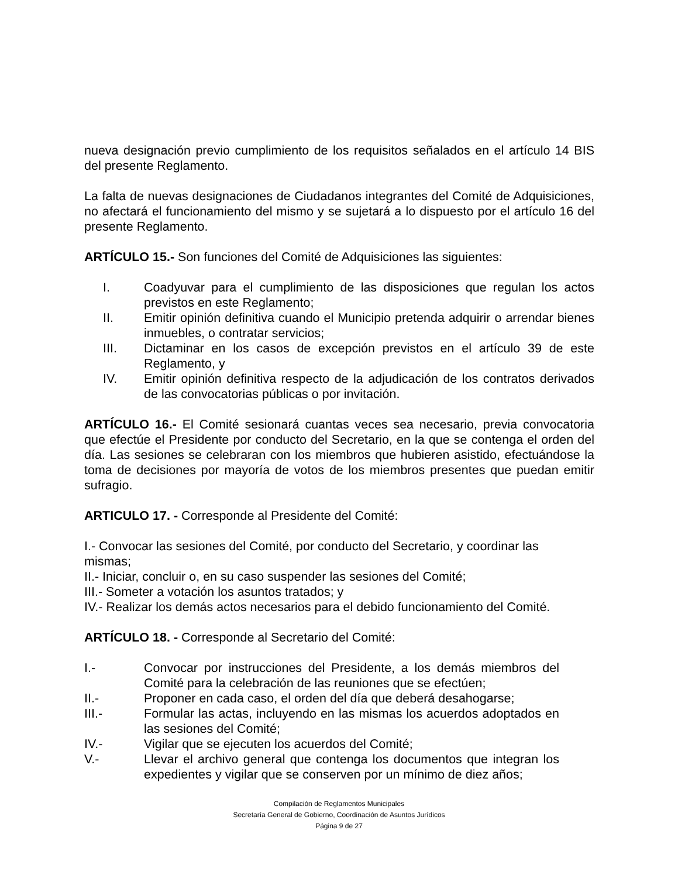nueva designación previo cumplimiento de los requisitos señalados en el artículo 14 BIS del presente Reglamento.
La falta de nuevas designaciones de Ciudadanos integrantes del Comité de Adquisiciones, no afectará el funcionamiento del mismo y se sujetará a lo dispuesto por el artículo 16 del presente Reglamento.
ARTÍCULO 15.- Son funciones del Comité de Adquisiciones las siguientes:
I. Coadyuvar para el cumplimiento de las disposiciones que regulan los actos previstos en este Reglamento;
II. Emitir opinión definitiva cuando el Municipio pretenda adquirir o arrendar bienes inmuebles, o contratar servicios;
III. Dictaminar en los casos de excepción previstos en el artículo 39 de este Reglamento, y
IV. Emitir opinión definitiva respecto de la adjudicación de los contratos derivados de las convocatorias públicas o por invitación.
ARTÍCULO 16.- El Comité sesionará cuantas veces sea necesario, previa convocatoria que efectúe el Presidente por conducto del Secretario, en la que se contenga el orden del día. Las sesiones se celebraran con los miembros que hubieren asistido, efectuándose la toma de decisiones por mayoría de votos de los miembros presentes que puedan emitir sufragio.
ARTICULO 17. - Corresponde al Presidente del Comité:
I.- Convocar las sesiones del Comité, por conducto del Secretario, y coordinar las mismas;
II.- Iniciar, concluir o, en su caso suspender las sesiones del Comité;
III.- Someter a votación los asuntos tratados; y
IV.- Realizar los demás actos necesarios para el debido funcionamiento del Comité.
ARTÍCULO 18. - Corresponde al Secretario del Comité:
I.- Convocar por instrucciones del Presidente, a los demás miembros del Comité para la celebración de las reuniones que se efectúen;
II.- Proponer en cada caso, el orden del día que deberá desahogarse;
III.- Formular las actas, incluyendo en las mismas los acuerdos adoptados en las sesiones del Comité;
IV.- Vigilar que se ejecuten los acuerdos del Comité;
V.- Llevar el archivo general que contenga los documentos que integran los expedientes y vigilar que se conserven por un mínimo de diez años;
Compilación de Reglamentos Municipales
Secretaría General de Gobierno, Coordinación de Asuntos Jurídicos
Página 9 de 27